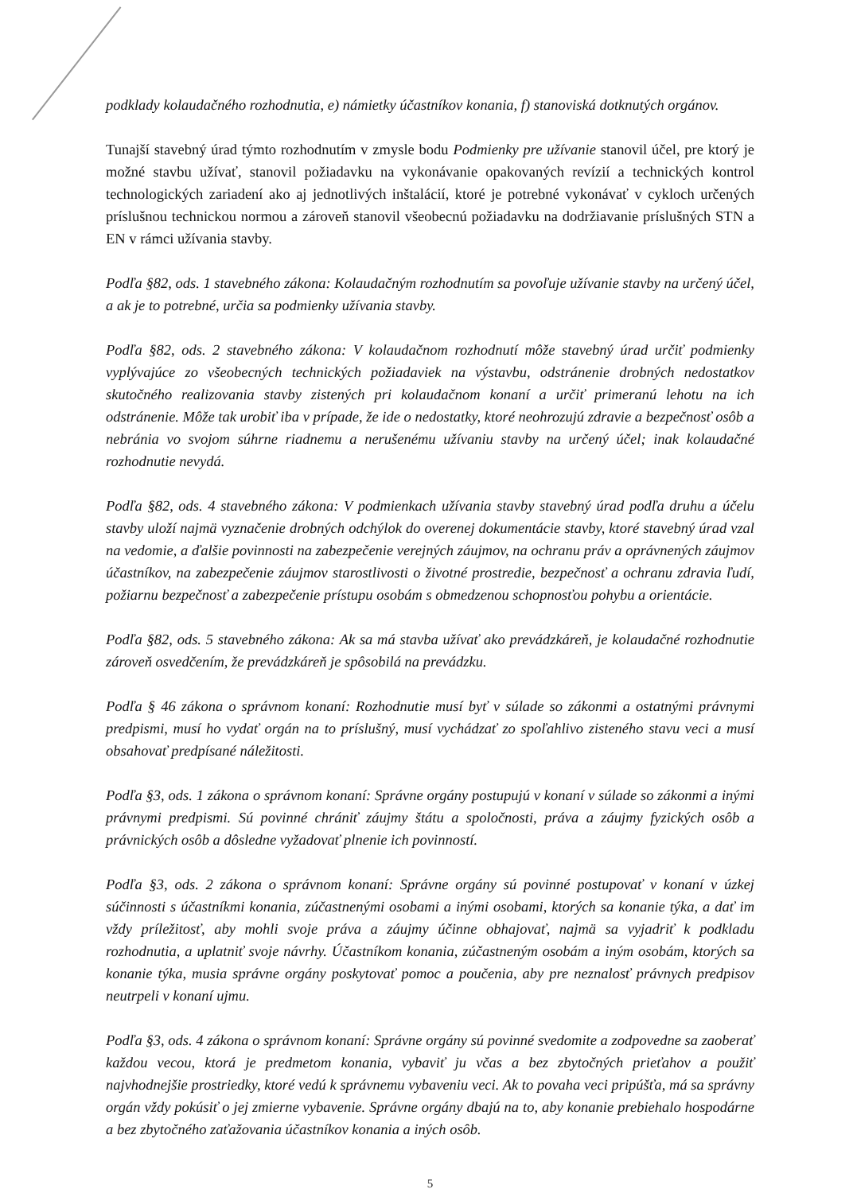podklady kolaudačného rozhodnutia, e) námietky účastníkov konania, f) stanoviská dotknutých orgánov.
Tunajší stavebný úrad týmto rozhodnutím v zmysle bodu Podmienky pre užívanie stanovil účel, pre ktorý je možné stavbu užívať, stanovil požiadavku na vykonávanie opakovaných revízií a technických kontrol technologických zariadení ako aj jednotlivých inštalácií, ktoré je potrebné vykonávať v cykloch určených príslušnou technickou normou a zároveň stanovil všeobecnú požiadavku na dodržiavanie príslušných STN a EN v rámci užívania stavby.
Podľa §82, ods. 1 stavebného zákona: Kolaudačným rozhodnutím sa povoľuje užívanie stavby na určený účel, a ak je to potrebné, určia sa podmienky užívania stavby.
Podľa §82, ods. 2 stavebného zákona: V kolaudačnom rozhodnutí môže stavebný úrad určiť podmienky vyplývajúce zo všeobecných technických požiadaviek na výstavbu, odstránenie drobných nedostatkov skutočného realizovania stavby zistených pri kolaudačnom konaní a určiť primeranú lehotu na ich odstránenie. Môže tak urobiť iba v prípade, že ide o nedostatky, ktoré neohrozujú zdravie a bezpečnosť osôb a nebránia vo svojom súhrne riadnemu a nerušenému užívaniu stavby na určený účel; inak kolaudačné rozhodnutie nevydá.
Podľa §82, ods. 4 stavebného zákona: V podmienkach užívania stavby stavebný úrad podľa druhu a účelu stavby uloží najmä vyznačenie drobných odchýlok do overenej dokumentácie stavby, ktoré stavebný úrad vzal na vedomie, a ďalšie povinnosti na zabezpečenie verejných záujmov, na ochranu práv a oprávnených záujmov účastníkov, na zabezpečenie záujmov starostlivosti o životné prostredie, bezpečnosť a ochranu zdravia ľudí, požiarnu bezpečnosť a zabezpečenie prístupu osobám s obmedzenou schopnosťou pohybu a orientácie.
Podľa §82, ods. 5 stavebného zákona: Ak sa má stavba užívať ako prevádzkáreň, je kolaudačné rozhodnutie zároveň osvedčením, že prevádzkáreň je spôsobilá na prevádzku.
Podľa § 46 zákona o správnom konaní: Rozhodnutie musí byť v súlade so zákonmi a ostatnými právnymi predpismi, musí ho vydať orgán na to príslušný, musí vychádzať zo spoľahlivo zisteného stavu veci a musí obsahovať predpísané náležitosti.
Podľa §3, ods. 1 zákona o správnom konaní: Správne orgány postupujú v konaní v súlade so zákonmi a inými právnymi predpismi. Sú povinné chrániť záujmy štátu a spoločnosti, práva a záujmy fyzických osôb a právnických osôb a dôsledne vyžadovať plnenie ich povinností.
Podľa §3, ods. 2 zákona o správnom konaní: Správne orgány sú povinné postupovať v konaní v úzkej súčinnosti s účastníkmi konania, zúčastnenými osobami a inými osobami, ktorých sa konanie týka, a dať im vždy príležitosť, aby mohli svoje práva a záujmy účinne obhajovať, najmä sa vyjadriť k podkladu rozhodnutia, a uplatniť svoje návrhy. Účastníkom konania, zúčastneným osobám a iným osobám, ktorých sa konanie týka, musia správne orgány poskytovať pomoc a poučenia, aby pre neznalosť právnych predpisov neutrpeli v konaní ujmu.
Podľa §3, ods. 4 zákona o správnom konaní: Správne orgány sú povinné svedomite a zodpovedne sa zaoberať každou vecou, ktorá je predmetom konania, vybaviť ju včas a bez zbytočných prieťahov a použiť najvhodnejšie prostriedky, ktoré vedú k správnemu vybaveniu veci. Ak to povaha veci pripúšťa, má sa správny orgán vždy pokúsiť o jej zmierne vybavenie. Správne orgány dbajú na to, aby konanie prebiehalo hospodárne a bez zbytočného zaťažovania účastníkov konania a iných osôb.
5